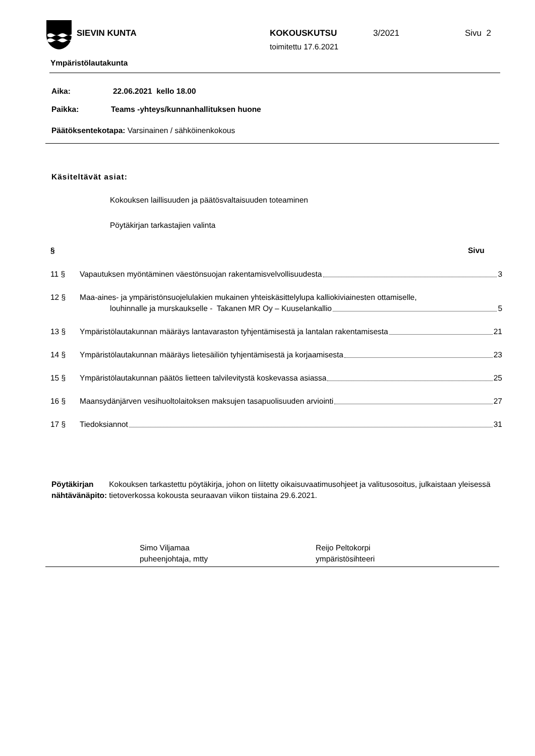SIEVIN KUNTA KOKOUSKUTSU 3/2021 Sivu 2
toimitettu 17.6.2021
Ympäristölautakunta
Aika: 22.06.2021 kello 18.00
Paikka: Teams -yhteys/kunnanhallituksen huone
Päätöksentekotapa: Varsinainen / sähköinenkokous
Käsiteltävät asiat:
Kokouksen laillisuuden ja päätösvaltaisuuden toteaminen
Pöytäkirjan tarkastajien valinta
§ Sivu
11 § Vapautuksen myöntäminen väestönsuojan rakentamisvelvollisuudesta 3
12 § Maa-aines- ja ympäristönsuojelulakien mukainen yhteiskäsittelylupa kalliokiviainesten ottamiselle,
louhinnalle ja murskaukselle - Takanen MR Oy – Kuuselankallio 5
13 § Ympäristölautakunnan määräys lantavaraston tyhjentämisestä ja lantalan rakentamisesta 21
14 § Ympäristölautakunnan määräys lietesäiliön tyhjentämisestä ja korjaamisesta 23
15 § Ympäristölautakunnan päätös lietteen talvilevitystä koskevassa asiassa 25
16 § Maansydänjärven vesihuoltolaitoksen maksujen tasapuolisuuden arviointi 27
17 § Tiedoksiannot 31
Pöytäkirjan
nähtävänäpito:
Kokouksen tarkastettu pöytäkirja, johon on liitetty oikaisuvaatimusohjeet ja valitusosoitus, julkaistaan yleisessä tietoverkossa kokousta seuraavan viikon tiistaina 29.6.2021.
Simo Viljamaa
puheenjohtaja, mtty
Reijo Peltokorpi
ympäristösihteeri